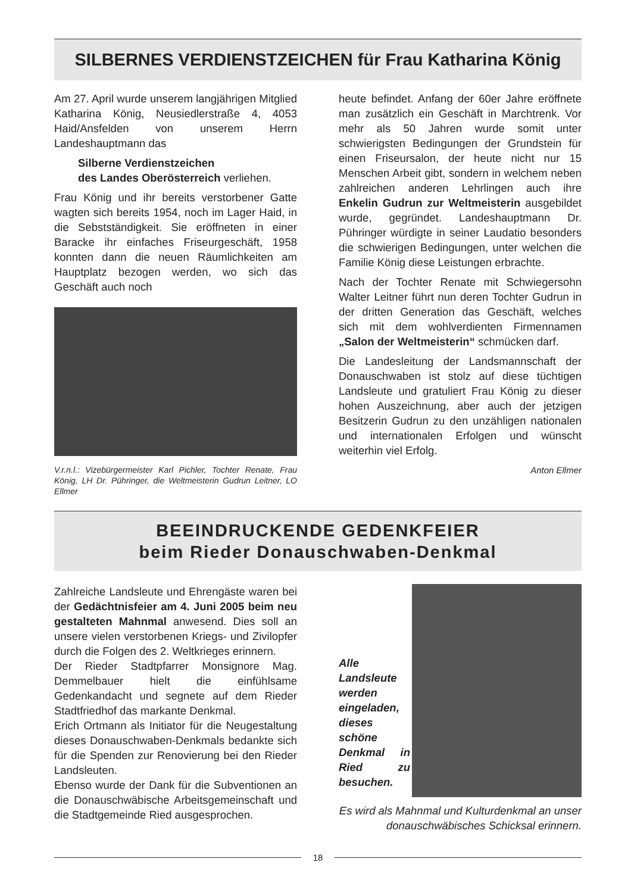SILBERNES VERDIENSTZEICHEN für Frau Katharina König
Am 27. April wurde unserem langjährigen Mitglied Katharina König, Neusiedlerstraße 4, 4053 Haid/Ansfelden von unserem Herrn Landeshauptmann das
Silberne Verdienstzeichen
des Landes Oberösterreich verliehen.
Frau König und ihr bereits verstorbener Gatte wagten sich bereits 1954, noch im Lager Haid, in die Sebstständigkeit. Sie eröffneten in einer Baracke ihr einfaches Friseurgeschäft, 1958 konnten dann die neuen Räumlichkeiten am Hauptplatz bezogen werden, wo sich das Geschäft auch noch
V.r.n.l.: Vizebürgermeister Karl Pichler, Tochter Renate, Frau König, LH Dr. Pühringer, die Weltmeisterin Gudrun Leitner, LO Ellmer
heute befindet. Anfang der 60er Jahre eröffnete man zusätzlich ein Geschäft in Marchtrenk. Vor mehr als 50 Jahren wurde somit unter schwierigsten Bedingungen der Grundstein für einen Friseursalon, der heute nicht nur 15 Menschen Arbeit gibt, sondern in welchem neben zahlreichen anderen Lehrlingen auch ihre Enkelin Gudrun zur Weltmeisterin ausgebildet wurde, gegründet. Landeshauptmann Dr. Pühringer würdigte in seiner Laudatio besonders die schwierigen Bedingungen, unter welchen die Familie König diese Leistungen erbrachte.
Nach der Tochter Renate mit Schwiegersohn Walter Leitner führt nun deren Tochter Gudrun in der dritten Generation das Geschäft, welches sich mit dem wohlverdienten Firmennamen „Salon der Weltmeisterin“ schmücken darf.
Die Landesleitung der Landsmannschaft der Donauschwaben ist stolz auf diese tüchtigen Landsleute und gratuliert Frau König zu dieser hohen Auszeichnung, aber auch der jetzigen Besitzerin Gudrun zu den unzähligen nationalen und internationalen Erfolgen und wünscht weiterhin viel Erfolg.
Anton Ellmer
BEEINDRUCKENDE GEDENKFEIER
beim Rieder Donauschwaben-Denkmal
Zahlreiche Landsleute und Ehrengäste waren bei der Gedächtnisfeier am 4. Juni 2005 beim neu gestalteten Mahnmal anwesend. Dies soll an unsere vielen verstorbenen Kriegs- und Zivilopfer durch die Folgen des 2. Weltkrieges erinnern.
Der Rieder Stadtpfarrer Monsignore Mag. Demmelbauer hielt die einfühlsame Gedenkandacht und segnete auf dem Rieder Stadtfriedhof das markante Denkmal.
Erich Ortmann als Initiator für die Neugestaltung dieses Donauschwaben-Denkmals bedankte sich für die Spenden zur Renovierung bei den Rieder Landsleuten.
Ebenso wurde der Dank für die Subventionen an die Donauschwäbische Arbeitsgemeinschaft und die Stadtgemeinde Ried ausgesprochen.
Alle Landsleute werden eingeladen, dieses schöne Denkmal in Ried zu besuchen.
Es wird als Mahnmal und Kulturdenkmal an unser donauschwäbisches Schicksal erinnern.
18